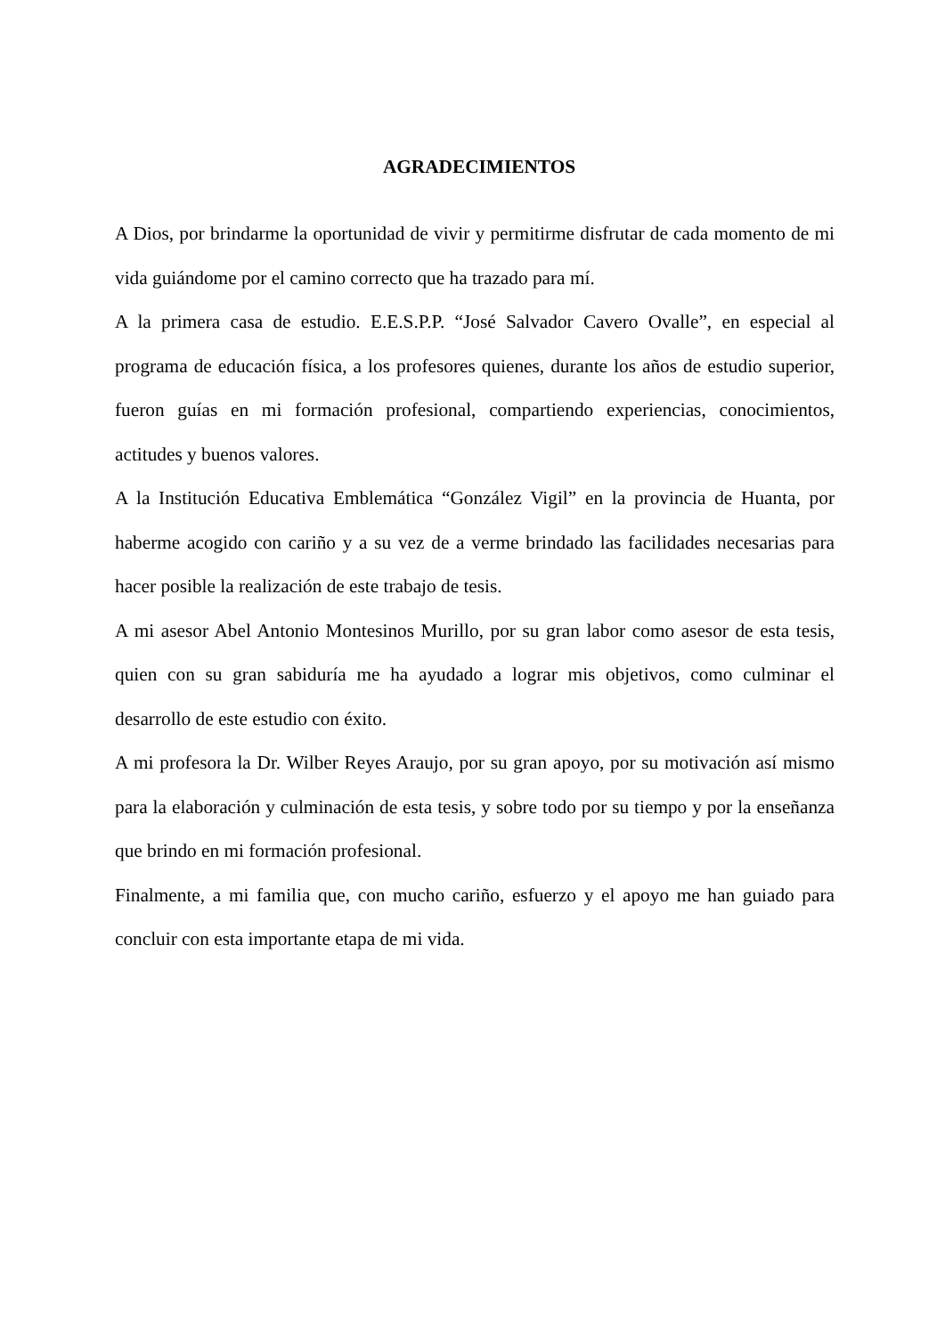AGRADECIMIENTOS
A Dios, por brindarme la oportunidad de vivir y permitirme disfrutar de cada momento de mi vida guiándome por el camino correcto que ha trazado para mí.
A la primera casa de estudio. E.E.S.P.P. “José Salvador Cavero Ovalle”, en especial al programa de educación física, a los profesores quienes, durante los años de estudio superior, fueron guías en mi formación profesional, compartiendo experiencias, conocimientos, actitudes y buenos valores.
A la Institución Educativa Emblemática “González Vigil” en la provincia de Huanta, por haberme acogido con cariño y a su vez de a verme brindado las facilidades necesarias para hacer posible la realización de este trabajo de tesis.
A mi asesor Abel Antonio Montesinos Murillo, por su gran labor como asesor de esta tesis, quien con su gran sabiduría me ha ayudado a lograr mis objetivos, como culminar el desarrollo de este estudio con éxito.
A mi profesora la Dr. Wilber Reyes Araujo, por su gran apoyo, por su motivación así mismo para la elaboración y culminación de esta tesis, y sobre todo por su tiempo y por la enseñanza que brindo en mi formación profesional.
Finalmente, a mi familia que, con mucho cariño, esfuerzo y el apoyo me han guiado para concluir con esta importante etapa de mi vida.